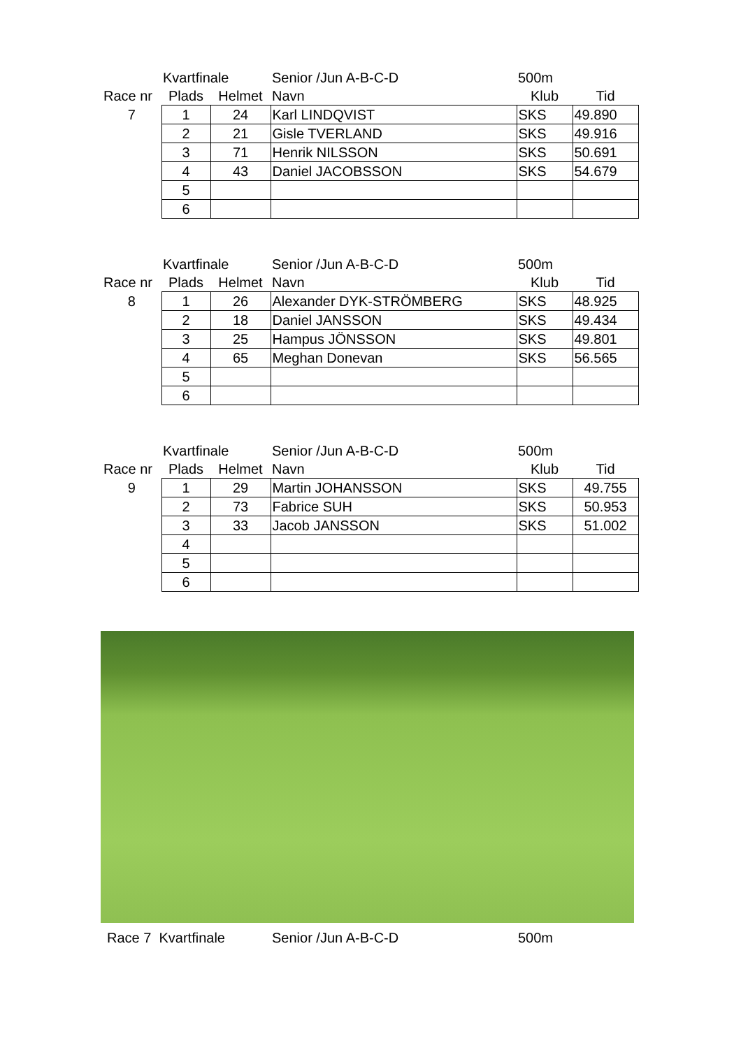| | Kvartfinale | | Senior /Jun A-B-C-D | 500m | |
| Race nr | Plads | Helmet | Navn | Klub | Tid |
| 7 | 1 | 24 | Karl LINDQVIST | SKS | 49.890 |
| | 2 | 21 | Gisle TVERLAND | SKS | 49.916 |
| | 3 | 71 | Henrik NILSSON | SKS | 50.691 |
| | 4 | 43 | Daniel JACOBSSON | SKS | 54.679 |
| | 5 | | | | |
| | 6 | | | | |
| | Kvartfinale | | Senior /Jun A-B-C-D | 500m | |
| Race nr | Plads | Helmet | Navn | Klub | Tid |
| 8 | 1 | 26 | Alexander DYK-STRÖMBERG | SKS | 48.925 |
| | 2 | 18 | Daniel JANSSON | SKS | 49.434 |
| | 3 | 25 | Hampus JÖNSSON | SKS | 49.801 |
| | 4 | 65 | Meghan Donevan | SKS | 56.565 |
| | 5 | | | | |
| | 6 | | | | |
| | Kvartfinale | | Senior /Jun A-B-C-D | 500m | |
| Race nr | Plads | Helmet | Navn | Klub | Tid |
| 9 | 1 | 29 | Martin JOHANSSON | SKS | 49.755 |
| | 2 | 73 | Fabrice SUH | SKS | 50.953 |
| | 3 | 33 | Jacob JANSSON | SKS | 51.002 |
| | 4 | | | | |
| | 5 | | | | |
| | 6 | | | | |
Race 7 Kvartfinale Senior /Jun A-B-C-D 500m